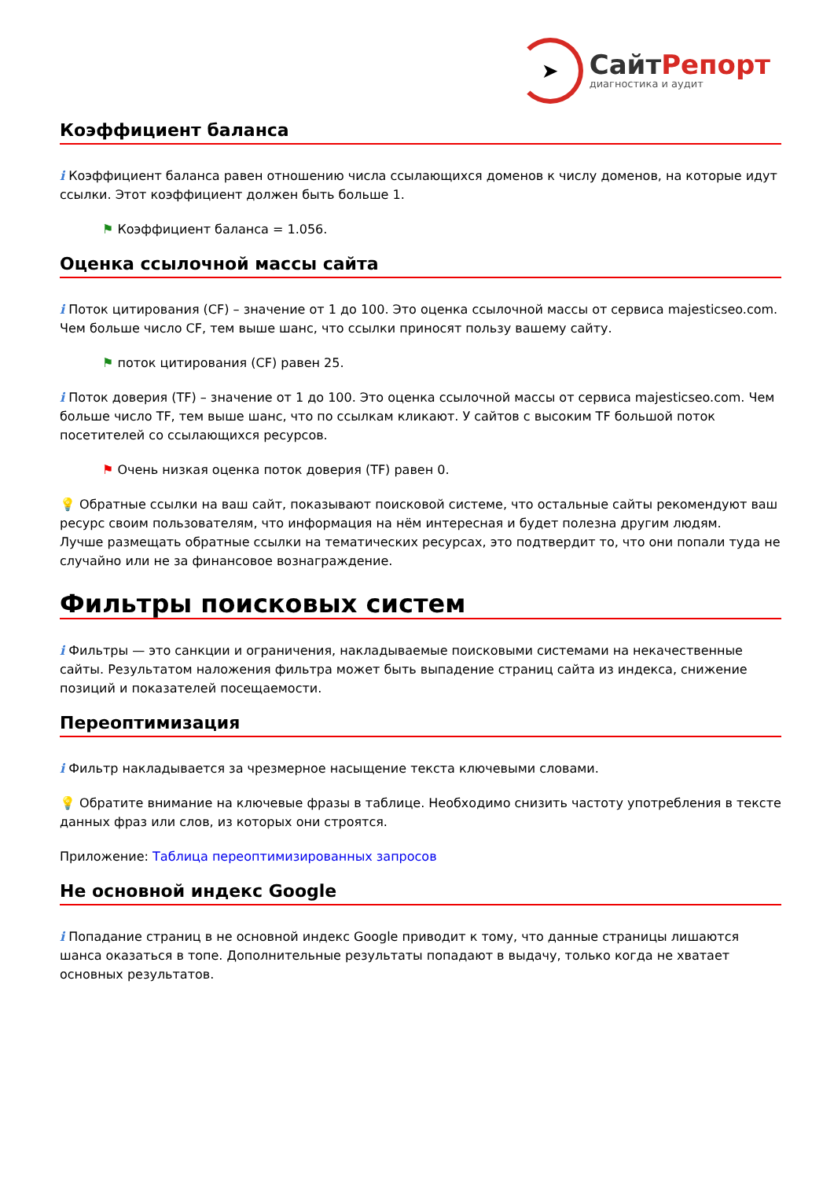➤
СайтРепорт
диагностика и аудит
Коэффициент баланса
i Коэффициент баланса равен отношению числа ссылающихся доменов к числу доменов, на которые идут ссылки. Этот коэффициент должен быть больше 1.
⚑ Коэффициент баланса = 1.056.
Оценка ссылочной массы сайта
i Поток цитирования (CF) – значение от 1 до 100. Это оценка ссылочной массы от сервиса majesticseo.com. Чем больше число CF, тем выше шанс, что ссылки приносят пользу вашему сайту.
⚑ поток цитирования (CF) равен 25.
i Поток доверия (TF) – значение от 1 до 100. Это оценка ссылочной массы от сервиса majesticseo.com. Чем больше число TF, тем выше шанс, что по ссылкам кликают. У сайтов с высоким TF большой поток посетителей со ссылающихся ресурсов.
⚑ Очень низкая оценка поток доверия (TF) равен 0.
💡 Обратные ссылки на ваш сайт, показывают поисковой системе, что остальные сайты рекомендуют ваш ресурс своим пользователям, что информация на нём интересная и будет полезна другим людям.
Лучше размещать обратные ссылки на тематических ресурсах, это подтвердит то, что они попали туда не случайно или не за финансовое вознаграждение.
Фильтры поисковых систем
i Фильтры — это санкции и ограничения, накладываемые поисковыми системами на некачественные сайты. Результатом наложения фильтра может быть выпадение страниц сайта из индекса, снижение позиций и показателей посещаемости.
Переоптимизация
i Фильтр накладывается за чрезмерное насыщение текста ключевыми словами.
💡 Обратите внимание на ключевые фразы в таблице. Необходимо снизить частоту употребления в тексте данных фраз или слов, из которых они строятся.
Приложение: Таблица переоптимизированных запросов
Не основной индекс Google
i Попадание страниц в не основной индекс Google приводит к тому, что данные страницы лишаются шанса оказаться в топе. Дополнительные результаты попадают в выдачу, только когда не хватает основных результатов.